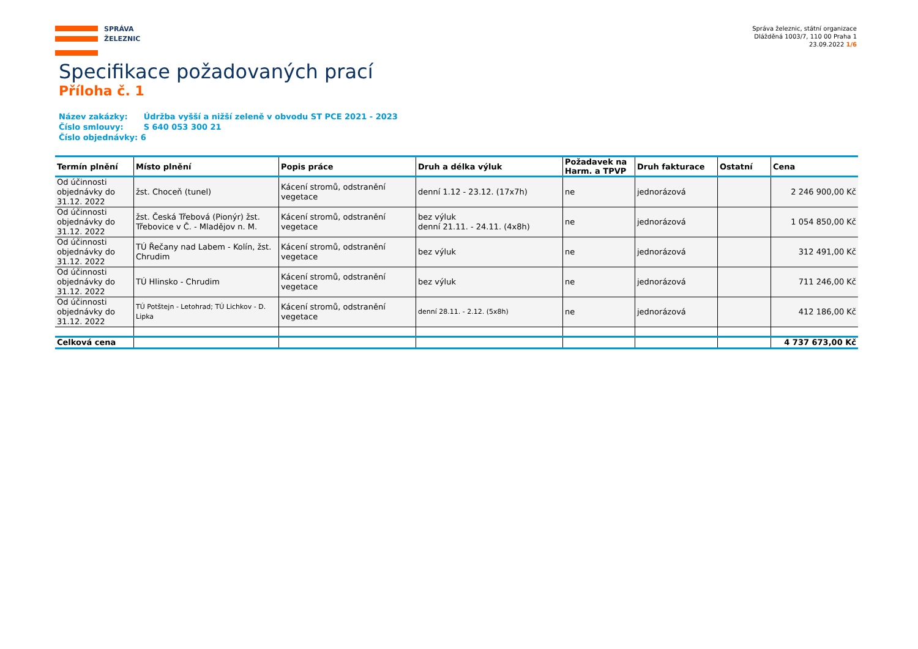SPRÁVA
ŽELEZNIC
Správa železnic, státní organizace
Dlážděná 1003/7, 110 00 Praha 1
23.09.2022 1/6
Specifikace požadovaných prací
Příloha č. 1
| Název zakázky: | Údržba vyšší a nižší zeleně v obvodu ST PCE 2021 - 2023 |
| Číslo smlouvy: | S 640 053 300 21 |
| Číslo objednávky: 6 | |
| Termín plnění | Místo plnění | Popis práce | Druh a délka výluk | Požadavek na Harm. a TPVP | Druh fakturace | Ostatní | Cena |
| --- | --- | --- | --- | --- | --- | --- | --- |
| Od účinnosti objednávky do 31.12. 2022 | žst. Choceň (tunel) | Kácení stromů, odstranění vegetace | denní 1.12 - 23.12. (17x7h) | ne | jednorázová | | 2 246 900,00 Kč |
| Od účinnosti objednávky do 31.12. 2022 | žst. Česká Třebová (Pionýr) žst. Třebovice v Č. - Mladějov n. M. | Kácení stromů, odstranění vegetace | bez výluk denní 21.11. - 24.11. (4x8h) | ne | jednorázová | | 1 054 850,00 Kč |
| Od účinnosti objednávky do 31.12. 2022 | TÚ Řečany nad Labem - Kolín, žst. Chrudim | Kácení stromů, odstranění vegetace | bez výluk | ne | jednorázová | | 312 491,00 Kč |
| Od účinnosti objednávky do 31.12. 2022 | TÚ Hlinsko - Chrudim | Kácení stromů, odstranění vegetace | bez výluk | ne | jednorázová | | 711 246,00 Kč |
| Od účinnosti objednávky do 31.12. 2022 | TÚ Potštejn - Letohrad; TÚ Lichkov - D. Lipka | Kácení stromů, odstranění vegetace | denní 28.11. - 2.12. (5x8h) | ne | jednorázová | | 412 186,00 Kč |
| Celková cena | | | | | | | 4 737 673,00 Kč |